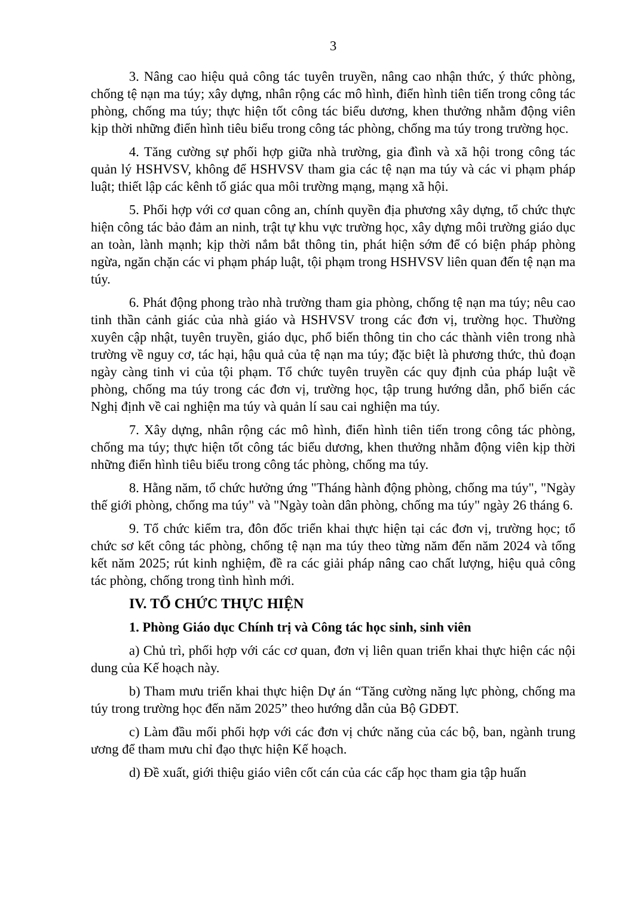3
3. Nâng cao hiệu quả công tác tuyên truyền, nâng cao nhận thức, ý thức phòng, chống tệ nạn ma túy; xây dựng, nhân rộng các mô hình, điển hình tiên tiến trong công tác phòng, chống ma túy; thực hiện tốt công tác biểu dương, khen thưởng nhằm động viên kịp thời những điển hình tiêu biểu trong công tác phòng, chống ma túy trong trường học.
4. Tăng cường sự phối hợp giữa nhà trường, gia đình và xã hội trong công tác quản lý HSHVSV, không để HSHVSV tham gia các tệ nạn ma túy và các vi phạm pháp luật; thiết lập các kênh tố giác qua môi trường mạng, mạng xã hội.
5. Phối hợp với cơ quan công an, chính quyền địa phương xây dựng, tổ chức thực hiện công tác bảo đảm an ninh, trật tự khu vực trường học, xây dựng môi trường giáo dục an toàn, lành mạnh; kịp thời nắm bắt thông tin, phát hiện sớm để có biện pháp phòng ngừa, ngăn chặn các vi phạm pháp luật, tội phạm trong HSHVSV liên quan đến tệ nạn ma túy.
6. Phát động phong trào nhà trường tham gia phòng, chống tệ nạn ma túy; nêu cao tinh thần cảnh giác của nhà giáo và HSHVSV trong các đơn vị, trường học. Thường xuyên cập nhật, tuyên truyền, giáo dục, phổ biến thông tin cho các thành viên trong nhà trường về nguy cơ, tác hại, hậu quả của tệ nạn ma túy; đặc biệt là phương thức, thủ đoạn ngày càng tinh vi của tội phạm. Tổ chức tuyên truyền các quy định của pháp luật về phòng, chống ma túy trong các đơn vị, trường học, tập trung hướng dẫn, phổ biến các Nghị định về cai nghiện ma túy và quản lí sau cai nghiện ma túy.
7. Xây dựng, nhân rộng các mô hình, điển hình tiên tiến trong công tác phòng, chống ma túy; thực hiện tốt công tác biểu dương, khen thưởng nhằm động viên kịp thời những điển hình tiêu biểu trong công tác phòng, chống ma túy.
8. Hằng năm, tổ chức hưởng ứng "Tháng hành động phòng, chống ma túy", "Ngày thế giới phòng, chống ma túy" và "Ngày toàn dân phòng, chống ma túy" ngày 26 tháng 6.
9. Tổ chức kiểm tra, đôn đốc triển khai thực hiện tại các đơn vị, trường học; tổ chức sơ kết công tác phòng, chống tệ nạn ma túy theo từng năm đến năm 2024 và tổng kết năm 2025; rút kinh nghiệm, đề ra các giải pháp nâng cao chất lượng, hiệu quả công tác phòng, chống trong tình hình mới.
IV. TỔ CHỨC THỰC HIỆN
1. Phòng Giáo dục Chính trị và Công tác học sinh, sinh viên
a) Chủ trì, phối hợp với các cơ quan, đơn vị liên quan triển khai thực hiện các nội dung của Kế hoạch này.
b) Tham mưu triển khai thực hiện Dự án “Tăng cường năng lực phòng, chống ma túy trong trường học đến năm 2025” theo hướng dẫn của Bộ GDĐT.
c) Làm đầu mối phối hợp với các đơn vị chức năng của các bộ, ban, ngành trung ương để tham mưu chỉ đạo thực hiện Kế hoạch.
d) Đề xuất, giới thiệu giáo viên cốt cán của các cấp học tham gia tập huấn